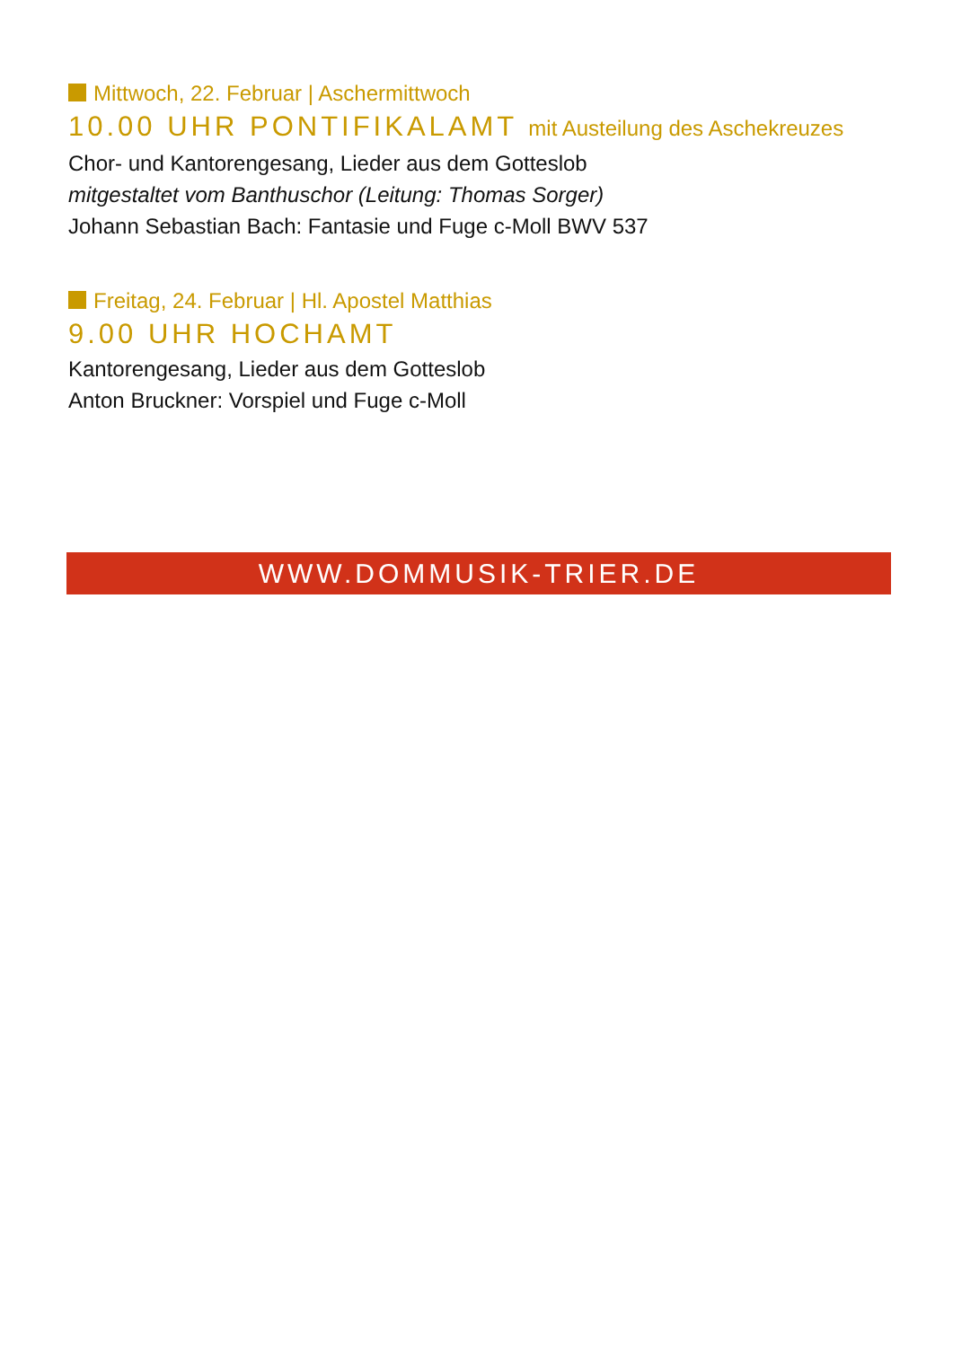Mittwoch, 22. Februar | Aschermittwoch
10.00 UHR PONTIFIKALAMT mit Austeilung des Aschekreuzes
Chor- und Kantorengesang, Lieder aus dem Gotteslob
mitgestaltet vom Banthuschor (Leitung: Thomas Sorger)
Johann Sebastian Bach: Fantasie und Fuge c-Moll BWV 537
Freitag, 24. Februar | Hl. Apostel Matthias
9.00 UHR HOCHAMT
Kantorengesang, Lieder aus dem Gotteslob
Anton Bruckner: Vorspiel und Fuge c-Moll
WWW.DOMMUSIK-TRIER.DE